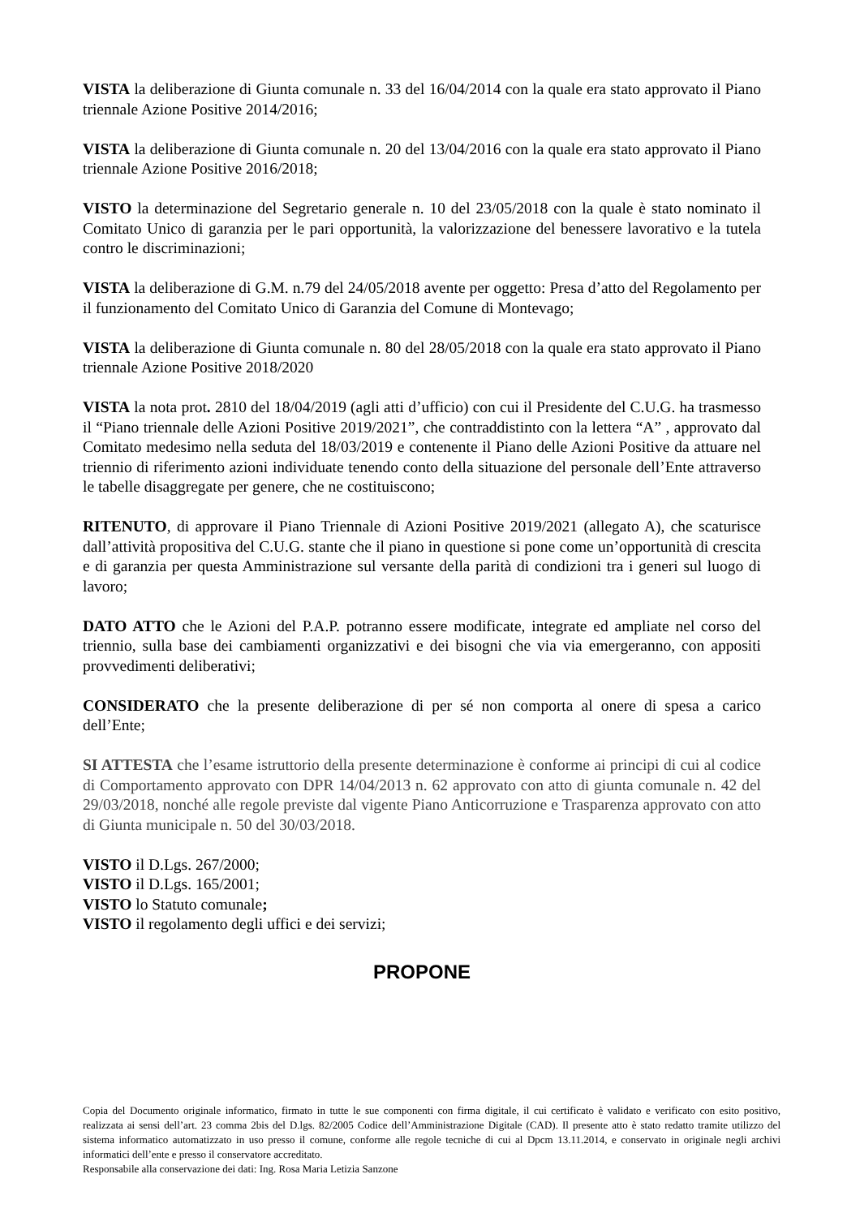VISTA la deliberazione di Giunta comunale n. 33 del 16/04/2014 con la quale era stato approvato il Piano triennale Azione Positive 2014/2016;
VISTA la deliberazione di Giunta comunale n. 20 del 13/04/2016 con la quale era stato approvato il Piano triennale Azione Positive 2016/2018;
VISTO la determinazione del Segretario generale n. 10 del 23/05/2018 con la quale è stato nominato il Comitato Unico di garanzia per le pari opportunità, la valorizzazione del benessere lavorativo e la tutela contro le discriminazioni;
VISTA la deliberazione di G.M. n.79 del 24/05/2018 avente per oggetto: Presa d’atto del Regolamento per il funzionamento del Comitato Unico di Garanzia del Comune di Montevago;
VISTA la deliberazione di Giunta comunale n. 80 del 28/05/2018 con la quale era stato approvato il Piano triennale Azione Positive 2018/2020
VISTA la nota prot. 2810 del 18/04/2019 (agli atti d’ufficio) con cui il Presidente del C.U.G. ha trasmesso il “Piano triennale delle Azioni Positive 2019/2021”, che contraddistinto con la lettera “A” , approvato dal Comitato medesimo nella seduta del 18/03/2019 e contenente il Piano delle Azioni Positive da attuare nel triennio di riferimento azioni individuate tenendo conto della situazione del personale dell’Ente attraverso le tabelle disaggregate per genere, che ne costituiscono;
RITENUTO, di approvare il Piano Triennale di Azioni Positive 2019/2021 (allegato A), che scaturisce dall’attività propositiva del C.U.G. stante che il piano in questione si pone come un’opportunità di crescita e di garanzia per questa Amministrazione sul versante della parità di condizioni tra i generi sul luogo di lavoro;
DATO ATTO che le Azioni del P.A.P. potranno essere modificate, integrate ed ampliate nel corso del triennio, sulla base dei cambiamenti organizzativi e dei bisogni che via via emergeranno, con appositi provvedimenti deliberativi;
CONSIDERATO che la presente deliberazione di per sé non comporta al onere di spesa a carico dell’Ente;
SI ATTESTA che l’esame istruttorio della presente determinazione è conforme ai principi di cui al codice di Comportamento approvato con DPR 14/04/2013 n. 62 approvato con atto di giunta comunale n. 42 del 29/03/2018, nonché alle regole previste dal vigente Piano Anticorruzione e Trasparenza approvato con atto di Giunta municipale n. 50 del 30/03/2018.
VISTO il D.Lgs. 267/2000;
VISTO il D.Lgs. 165/2001;
VISTO lo Statuto comunale;
VISTO il regolamento degli uffici e dei servizi;
PROPONE
Copia del Documento originale informatico, firmato in tutte le sue componenti con firma digitale, il cui certificato è validato e verificato con esito positivo, realizzata ai sensi dell’art. 23 comma 2bis del D.lgs. 82/2005 Codice dell’Amministrazione Digitale (CAD). Il presente atto è stato redatto tramite utilizzo del sistema informatico automatizzato in uso presso il comune, conforme alle regole tecniche di cui al Dpcm 13.11.2014, e conservato in originale negli archivi informatici dell’ente e presso il conservatore accreditato.
Responsabile alla conservazione dei dati: Ing. Rosa Maria Letizia Sanzone